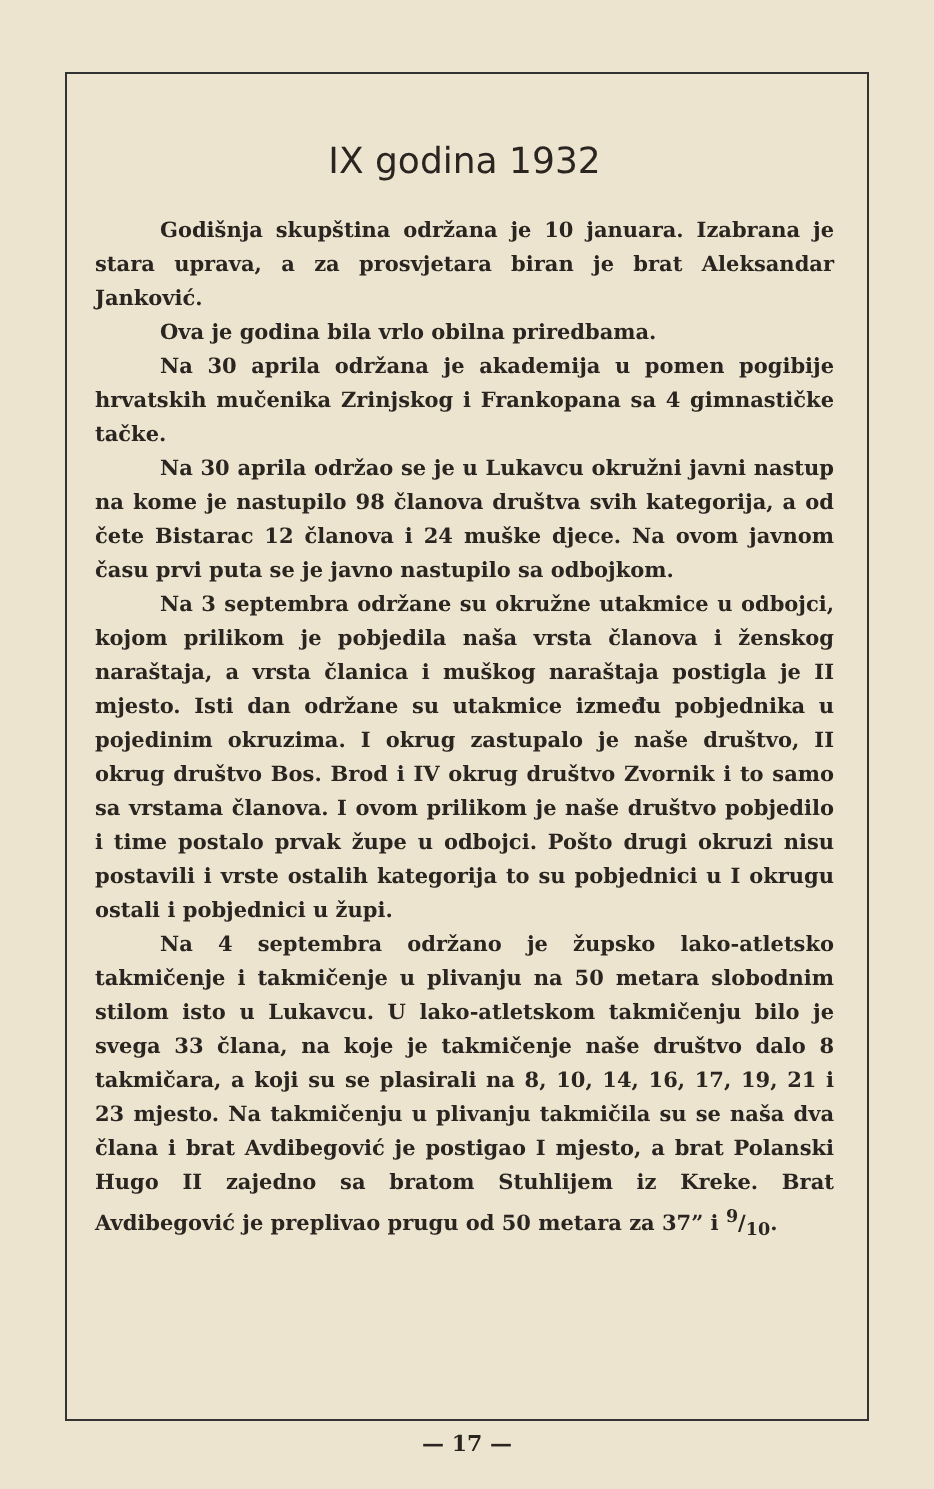IX godina 1932
Godišnja skupština održana je 10 januara. Izabrana je stara uprava, a za prosvjetara biran je brat Aleksandar Janković.
Ova je godina bila vrlo obilna priredbama.
Na 30 aprila održana je akademija u pomen pogibije hrvatskih mučenika Zrinjskog i Frankopana sa 4 gimnastičke tačke.
Na 30 aprila održao se je u Lukavcu okružni javni nastup na kome je nastupilo 98 članova društva svih kategorija, a od čete Bistarac 12 članova i 24 muške djece. Na ovom javnom času prvi puta se je javno nastupilo sa odbojkom.
Na 3 septembra održane su okružne utakmice u odbojci, kojom prilikom je pobjedila naša vrsta članova i ženskog naraštaja, a vrsta članica i muškog naraštaja postigla je II mjesto. Isti dan održane su utakmice između pobjednika u pojedinim okruzima. I okrug zastupalo je naše društvo, II okrug društvo Bos. Brod i IV okrug društvo Zvornik i to samo sa vrstama članova. I ovom prilikom je naše društvo pobjedilo i time postalo prvak župe u odbojci. Pošto drugi okruzi nisu postavili i vrste ostalih kategorija to su pobjednici u I okrugu ostali i pobjednici u župi.
Na 4 septembra održano je župsko lako-atletsko takmičenje i takmičenje u plivanju na 50 metara slobodnim stilom isto u Lukavcu. U lako-atletskom takmičenju bilo je svega 33 člana, na koje je takmičenje naše društvo dalo 8 takmičara, a koji su se plasirali na 8, 10, 14, 16, 17, 19, 21 i 23 mjesto. Na takmičenju u plivanju takmičila su se naša dva člana i brat Avdibegović je postigao I mjesto, a brat Polanski Hugo II zajedno sa bratom Stuhlijem iz Kreke. Brat Avdibegović je preplivao prugu od 50 metara za 37” i 9/10.
— 17 —